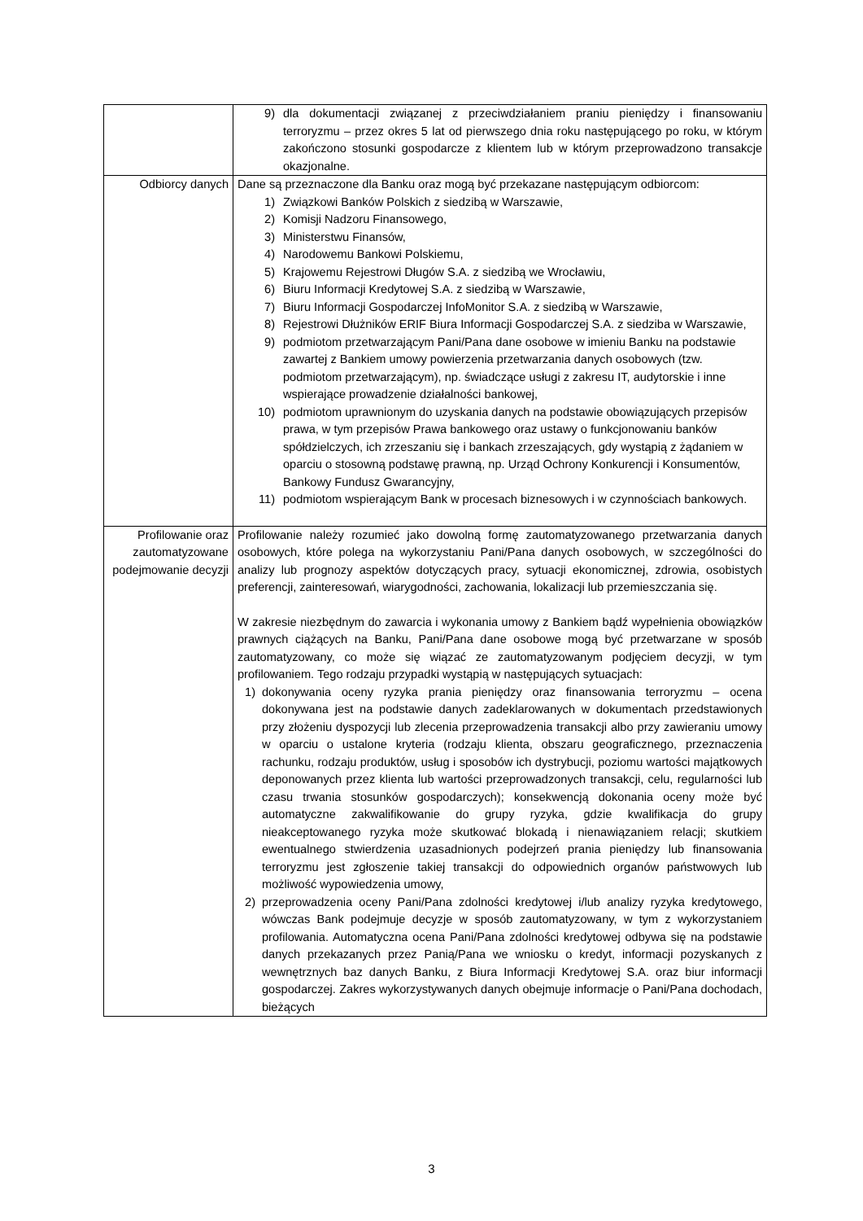| | 9) dla dokumentacji związanej z przeciwdziałaniem praniu pieniędzy i finansowaniu terroryzmu – przez okres 5 lat od pierwszego dnia roku następującego po roku, w którym zakończono stosunki gospodarcze z klientem lub w którym przeprowadzono transakcje okazjonalne. |
| Odbiorcy danych | Dane są przeznaczone dla Banku oraz mogą być przekazane następującym odbiorcom: 1) Związkowi Banków Polskich z siedzibą w Warszawie, 2) Komisji Nadzoru Finansowego, 3) Ministerstwu Finansów, 4) Narodowemu Bankowi Polskiemu, 5) Krajowemu Rejestrowi Długów S.A. z siedzibą we Wrocławiu, 6) Biuru Informacji Kredytowej S.A. z siedzibą w Warszawie, 7) Biuru Informacji Gospodarczej InfoMonitor S.A. z siedzibą w Warszawie, 8) Rejestrowi Dłużników ERIF Biura Informacji Gospodarczej S.A. z siedziba w Warszawie, 9) podmiotom przetwarzającym Pani/Pana dane osobowe w imieniu Banku na podstawie zawartej z Bankiem umowy powierzenia przetwarzania danych osobowych (tzw. podmiotom przetwarzającym), np. świadczące usługi z zakresu IT, audytorskie i inne wspierające prowadzenie działalności bankowej, 10) podmiotom uprawnionym do uzyskania danych na podstawie obowiązujących przepisów prawa, w tym przepisów Prawa bankowego oraz ustawy o funkcjonowaniu banków spółdzielczych, ich zrzeszaniu się i bankach zrzeszających, gdy wystąpią z żądaniem w oparciu o stosowną podstawę prawną, np. Urząd Ochrony Konkurencji i Konsumentów, Bankowy Fundusz Gwarancyjny, 11) podmiotom wspierającym Bank w procesach biznesowych i w czynnościach bankowych. |
| Profilowanie oraz zautomatyzowane podejmowanie decyzji | Profilowanie należy rozumieć jako dowolną formę zautomatyzowanego przetwarzania danych osobowych, które polega na wykorzystaniu Pani/Pana danych osobowych, w szczególności do analizy lub prognozy aspektów dotyczących pracy, sytuacji ekonomicznej, zdrowia, osobistych preferencji, zainteresowań, wiarygodności, zachowania, lokalizacji lub przemieszczania się. W zakresie niezbędnym do zawarcia i wykonania umowy z Bankiem bądź wypełnienia obowiązków prawnych ciążących na Banku, Pani/Pana dane osobowe mogą być przetwarzane w sposób zautomatyzowany, co może się wiązać ze zautomatyzowanym podjęciem decyzji, w tym profilowaniem. Tego rodzaju przypadki wystąpią w następujących sytuacjach: 1) dokonywania oceny ryzyka prania pieniędzy oraz finansowania terroryzmu – ocena dokonywana jest na podstawie danych zadeklarowanych w dokumentach przedstawionych przy złożeniu dyspozycji lub zlecenia przeprowadzenia transakcji albo przy zawieraniu umowy w oparciu o ustalone kryteria (rodzaju klienta, obszaru geograficznego, przeznaczenia rachunku, rodzaju produktów, usług i sposobów ich dystrybucji, poziomu wartości majątkowych deponowanych przez klienta lub wartości przeprowadzonych transakcji, celu, regularności lub czasu trwania stosunków gospodarczych); konsekwencją dokonania oceny może być automatyczne zakwalifikowanie do grupy ryzyka, gdzie kwalifikacja do grupy nieakceptowanego ryzyka może skutkować blokadą i nienawiązaniem relacji; skutkiem ewentualnego stwierdzenia uzasadnionych podejrzeń prania pieniędzy lub finansowania terroryzmu jest zgłoszenie takiej transakcji do odpowiednich organów państwowych lub możliwość wypowiedzenia umowy, 2) przeprowadzenia oceny Pani/Pana zdolności kredytowej i/lub analizy ryzyka kredytowego, wówczas Bank podejmuje decyzje w sposób zautomatyzowany, w tym z wykorzystaniem profilowania. Automatyczna ocena Pani/Pana zdolności kredytowej odbywa się na podstawie danych przekazanych przez Panią/Pana we wniosku o kredyt, informacji pozyskanych z wewnętrznych baz danych Banku, z Biura Informacji Kredytowej S.A. oraz biur informacji gospodarczej. Zakres wykorzystywanych danych obejmuje informacje o Pani/Pana dochodach, bieżących |
3